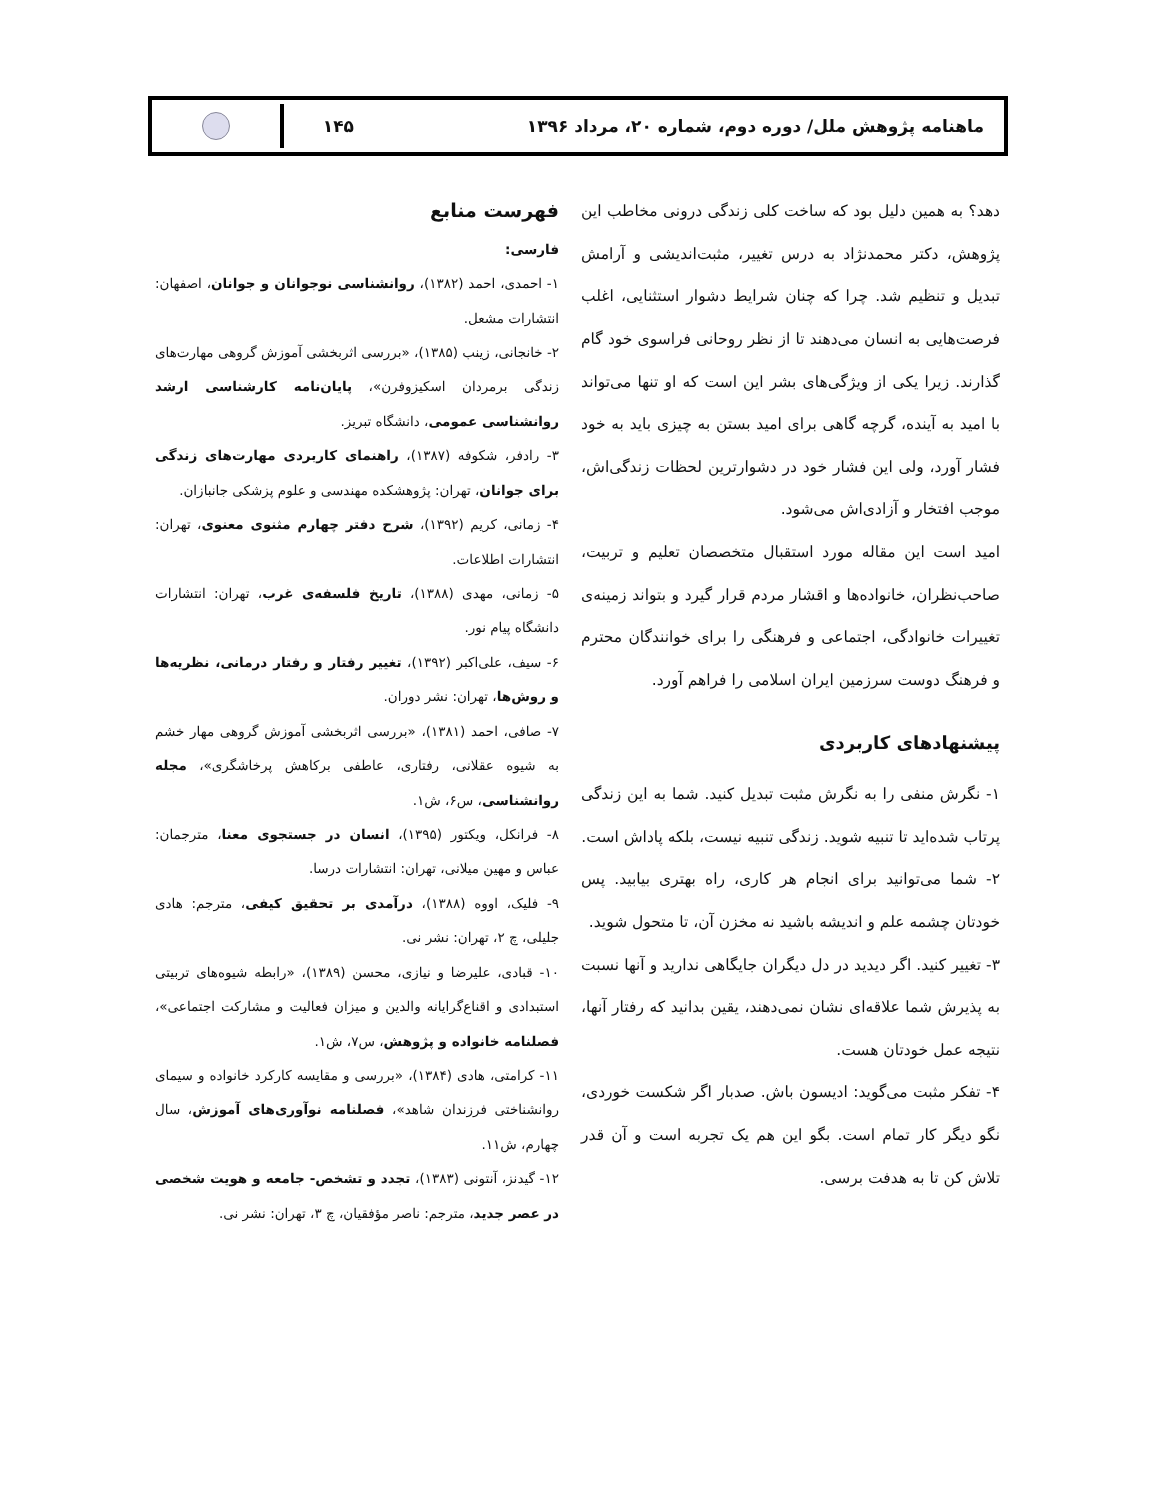ماهنامه پژوهش ملل/ دوره دوم، شماره ۲۰، مرداد ۱۳۹۶
۱۴۵
دهد؟ به همین دلیل بود که ساخت کلی زندگی درونی مخاطب این پژوهش، دکتر محمدنژاد به درس تغییر، مثبت‌اندیشی و آرامش تبدیل و تنظیم شد. چرا که چنان شرایط دشوار استثنایی، اغلب فرصت‌هایی به انسان می‌دهند تا از نظر روحانی فراسوی خود گام گذارند. زیرا یکی از ویژگی‌های بشر این است که او تنها می‌تواند با امید به آینده، گرچه گاهی برای امید بستن به چیزی باید به خود فشار آورد، ولی این فشار خود در دشوارترین لحظات زندگی‌اش، موجب افتخار و آزادی‌اش می‌شود.
امید است این مقاله مورد استقبال متخصصان تعلیم و تربیت، صاحب‌نظران، خانواده‌ها و اقشار مردم قرار گیرد و بتواند زمینه‌ی تغییرات خانوادگی، اجتماعی و فرهنگی را برای خوانندگان محترم و فرهنگ دوست سرزمین ایران اسلامی را فراهم آورد.
پیشنهادهای کاربردی
۱- نگرش منفی را به نگرش مثبت تبدیل کنید. شما به این زندگی پرتاب شده‌اید تا تنبیه شوید. زندگی تنبیه نیست، بلکه پاداش است.
۲- شما می‌توانید برای انجام هر کاری، راه بهتری بیابید. پس خودتان چشمه علم و اندیشه باشید نه مخزن آن، تا متحول شوید.
۳- تغییر کنید. اگر دیدید در دل دیگران جایگاهی ندارید و آنها نسبت به پذیرش شما علاقه‌ای نشان نمی‌دهند، یقین بدانید که رفتار آنها، نتیجه عمل خودتان هست.
۴- تفکر مثبت می‌گوید: ادیسون باش. صدبار اگر شکست خوردی، نگو دیگر کار تمام است. بگو این هم یک تجربه است و آن قدر تلاش کن تا به هدفت برسی.
فهرست منابع
فارسی:
۱- احمدی، احمد (۱۳۸۲)، روانشناسی نوجوانان و جوانان، اصفهان: انتشارات مشعل.
۲- خانجانی، زینب (۱۳۸۵)، «بررسی اثربخشی آموزش گروهی مهارت‌های زندگی برمردان اسکیزوفرن»، پایان‌نامه کارشناسی ارشد روانشناسی عمومی، دانشگاه تبریز.
۳- رادفر، شکوفه (۱۳۸۷)، راهنمای کاربردی مهارت‌های زندگی برای جوانان، تهران: پژوهشکده مهندسی و علوم پزشکی جانبازان.
۴- زمانی، کریم (۱۳۹۲)، شرح دفتر چهارم مثنوی معنوی، تهران: انتشارات اطلاعات.
۵- زمانی، مهدی (۱۳۸۸)، تاریخ فلسفه‌ی غرب، تهران: انتشارات دانشگاه پیام نور.
۶- سیف، علی‌اکبر (۱۳۹۲)، تغییر رفتار و رفتار درمانی، نظریه‌ها و روش‌ها، تهران: نشر دوران.
۷- صافی، احمد (۱۳۸۱)، «بررسی اثربخشی آموزش گروهی مهار خشم به شیوه عقلانی، رفتاری، عاطفی برکاهش پرخاشگری»، مجله روانشناسی، س۶، ش۱.
۸- فرانکل، ویکتور (۱۳۹۵)، انسان در جستجوی معنا، مترجمان: عباس و مهین میلانی، تهران: انتشارات درسا.
۹- فلیک، اووه (۱۳۸۸)، درآمدی بر تحقیق کیفی، مترجم: هادی جلیلی، چ ۲، تهران: نشر نی.
۱۰- قبادی، علیرضا و نیازی، محسن (۱۳۸۹)، «رابطه شیوه‌های تربیتی استبدادی و اقناع‌گرایانه والدین و میزان فعالیت و مشارکت اجتماعی»، فصلنامه خانواده و پژوهش، س۷، ش۱.
۱۱- کرامتی، هادی (۱۳۸۴)، «بررسی و مقایسه کارکرد خانواده و سیمای روانشناختی فرزندان شاهد»، فصلنامه نوآوری‌های آموزش، سال چهارم، ش۱۱.
۱۲- گیدنز، آنتونی (۱۳۸۳)، تجدد و تشخص- جامعه و هویت شخصی در عصر جدید، مترجم: ناصر مؤفقیان، چ ۳، تهران: نشر نی.